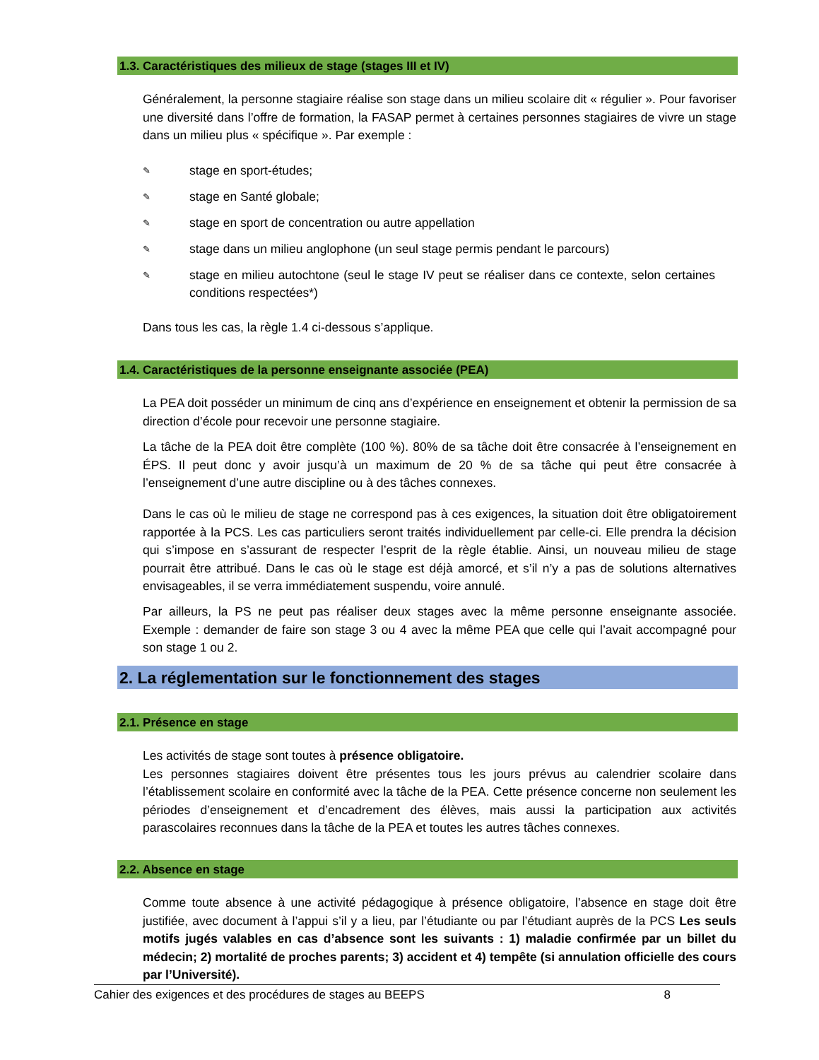1.3. Caractéristiques des milieux de stage (stages III et IV)
Généralement, la personne stagiaire réalise son stage dans un milieu scolaire dit « régulier ». Pour favoriser une diversité dans l’offre de formation, la FASAP permet à certaines personnes stagiaires de vivre un stage dans un milieu plus « spécifique ». Par exemple :
✎ stage en sport-études;
✎ stage en Santé globale;
✎ stage en sport de concentration ou autre appellation
✎ stage dans un milieu anglophone (un seul stage permis pendant le parcours)
✎ stage en milieu autochtone (seul le stage IV peut se réaliser dans ce contexte, selon certaines conditions respectées*)
Dans tous les cas, la règle 1.4 ci-dessous s’applique.
1.4. Caractéristiques de la personne enseignante associée (PEA)
La PEA doit posséder un minimum de cinq ans d’expérience en enseignement et obtenir la permission de sa direction d’école pour recevoir une personne stagiaire.
La tâche de la PEA doit être complète (100 %). 80% de sa tâche doit être consacrée à l’enseignement en ÉPS. Il peut donc y avoir jusqu’à un maximum de 20 % de sa tâche qui peut être consacrée à l’enseignement d’une autre discipline ou à des tâches connexes.
Dans le cas où le milieu de stage ne correspond pas à ces exigences, la situation doit être obligatoirement rapportée à la PCS. Les cas particuliers seront traités individuellement par celle-ci. Elle prendra la décision qui s’impose en s’assurant de respecter l’esprit de la règle établie. Ainsi, un nouveau milieu de stage pourrait être attribué. Dans le cas où le stage est déjà amorcé, et s’il n’y a pas de solutions alternatives envisageables, il se verra immédiatement suspendu, voire annulé.
Par ailleurs, la PS ne peut pas réaliser deux stages avec la même personne enseignante associée. Exemple : demander de faire son stage 3 ou 4 avec la même PEA que celle qui l’avait accompagné pour son stage 1 ou 2.
2. La réglementation sur le fonctionnement des stages
2.1. Présence en stage
Les activités de stage sont toutes à présence obligatoire.
Les personnes stagiaires doivent être présentes tous les jours prévus au calendrier scolaire dans l’établissement scolaire en conformité avec la tâche de la PEA. Cette présence concerne non seulement les périodes d’enseignement et d’encadrement des élèves, mais aussi la participation aux activités parascolaires reconnues dans la tâche de la PEA et toutes les autres tâches connexes.
2.2. Absence en stage
Comme toute absence à une activité pédagogique à présence obligatoire, l’absence en stage doit être justifiée, avec document à l’appui s’il y a lieu, par l’étudiante ou par l’étudiant auprès de la PCS Les seuls motifs jugés valables en cas d’absence sont les suivants : 1) maladie confirmée par un billet du médecin; 2) mortalité de proches parents; 3) accident et 4) tempête (si annulation officielle des cours par l’Université).
Cahier des exigences et des procédures de stages au BEEPS 8